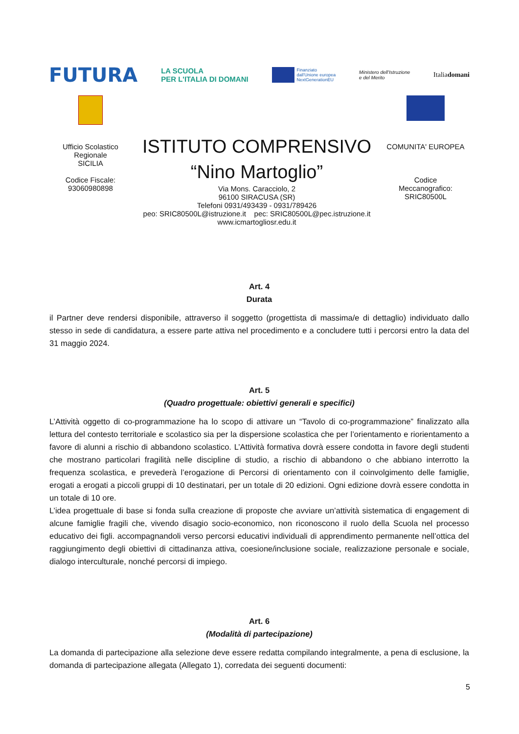FUTURA
LA SCUOLA
PER L'ITALIA DI DOMANI
Finanziato
dall'Unione europea
NextGenerationEU
Ministero dell'Istruzione
e del Merito
Italiadomani
Ufficio Scolastico
Regionale
SICILIA
Codice Fiscale:
93060980898
ISTITUTO COMPRENSIVO
“Nino Martoglio”
Via Mons. Caracciolo, 2
96100 SIRACUSA (SR)
Telefoni 0931/493439 - 0931/789426
peo: SRIC80500L@istruzione.it pec: SRIC80500L@pec.istruzione.it
www.icmartogliosr.edu.it
COMUNITA' EUROPEA
Codice
Meccanografico:
SRIC80500L
Art. 4
Durata
il Partner deve rendersi disponibile, attraverso il soggetto (progettista di massima/e di dettaglio) individuato dallo stesso in sede di candidatura, a essere parte attiva nel procedimento e a concludere tutti i percorsi entro la data del 31 maggio 2024.
Art. 5
(Quadro progettuale: obiettivi generali e specifici)
L’Attività oggetto di co-programmazione ha lo scopo di attivare un “Tavolo di co-programmazione” finalizzato alla lettura del contesto territoriale e scolastico sia per la dispersione scolastica che per l’orientamento e riorientamento a favore di alunni a rischio di abbandono scolastico. L’Attività formativa dovrà essere condotta in favore degli studenti che mostrano particolari fragilità nelle discipline di studio, a rischio di abbandono o che abbiano interrotto la frequenza scolastica, e prevederà l’erogazione di Percorsi di orientamento con il coinvolgimento delle famiglie, erogati a erogati a piccoli gruppi di 10 destinatari, per un totale di 20 edizioni. Ogni edizione dovrà essere condotta in un totale di 10 ore.
L’idea progettuale di base si fonda sulla creazione di proposte che avviare un’attività sistematica di engagement di alcune famiglie fragili che, vivendo disagio socio-economico, non riconoscono il ruolo della Scuola nel processo educativo dei figli. accompagnandoli verso percorsi educativi individuali di apprendimento permanente nell’ottica del raggiungimento degli obiettivi di cittadinanza attiva, coesione/inclusione sociale, realizzazione personale e sociale, dialogo interculturale, nonché percorsi di impiego.
Art. 6
(Modalità di partecipazione)
La domanda di partecipazione alla selezione deve essere redatta compilando integralmente, a pena di esclusione, la domanda di partecipazione allegata (Allegato 1), corredata dei seguenti documenti:
5